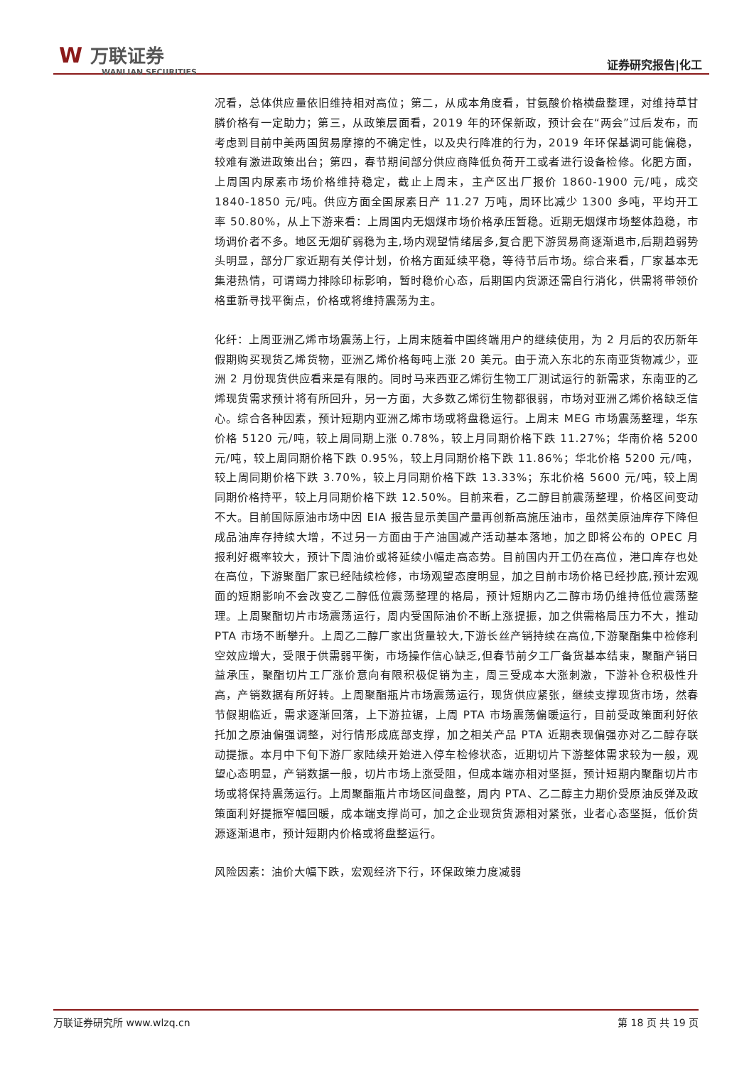W 万联证券
WANLIAN SECURITIES
证券研究报告|化工
况看，总体供应量依旧维持相对高位；第二，从成本角度看，甘氨酸价格横盘整理，对维持草甘膦价格有一定助力；第三，从政策层面看，2019 年的环保新政，预计会在“两会”过后发布，而考虑到目前中美两国贸易摩擦的不确定性，以及央行降准的行为，2019 年环保基调可能偏稳，较难有激进政策出台；第四，春节期间部分供应商降低负荷开工或者进行设备检修。化肥方面，上周国内尿素市场价格维持稳定，截止上周末，主产区出厂报价 1860-1900 元/吨，成交 1840-1850 元/吨。供应方面全国尿素日产 11.27 万吨，周环比减少 1300 多吨，平均开工率 50.80%，从上下游来看：上周国内无烟煤市场价格承压暂稳。近期无烟煤市场整体趋稳，市场调价者不多。地区无烟矿弱稳为主,场内观望情绪居多,复合肥下游贸易商逐渐退市,后期趋弱势头明显，部分厂家近期有关停计划，价格方面延续平稳，等待节后市场。综合来看，厂家基本无集港热情，可谓竭力排除印标影响，暂时稳价心态，后期国内货源还需自行消化，供需将带领价格重新寻找平衡点，价格或将维持震荡为主。
化纤：上周亚洲乙烯市场震荡上行，上周末随着中国终端用户的继续使用，为 2 月后的农历新年假期购买现货乙烯货物，亚洲乙烯价格每吨上涨 20 美元。由于流入东北的东南亚货物减少，亚洲 2 月份现货供应看来是有限的。同时马来西亚乙烯衍生物工厂测试运行的新需求，东南亚的乙烯现货需求预计将有所回升，另一方面，大多数乙烯衍生物都很弱，市场对亚洲乙烯价格缺乏信心。综合各种因素，预计短期内亚洲乙烯市场或将盘稳运行。上周末 MEG 市场震荡整理，华东价格 5120 元/吨，较上周同期上涨 0.78%，较上月同期价格下跌 11.27%；华南价格 5200 元/吨，较上周同期价格下跌 0.95%，较上月同期价格下跌 11.86%；华北价格 5200 元/吨，较上周同期价格下跌 3.70%，较上月同期价格下跌 13.33%；东北价格 5600 元/吨，较上周同期价格持平，较上月同期价格下跌 12.50%。目前来看，乙二醇目前震荡整理，价格区间变动不大。目前国际原油市场中因 EIA 报告显示美国产量再创新高施压油市，虽然美原油库存下降但成品油库存持续大增，不过另一方面由于产油国减产活动基本落地，加之即将公布的 OPEC 月报利好概率较大，预计下周油价或将延续小幅走高态势。目前国内开工仍在高位，港口库存也处在高位，下游聚酯厂家已经陆续检修，市场观望态度明显，加之目前市场价格已经抄底,预计宏观面的短期影响不会改变乙二醇低位震荡整理的格局，预计短期内乙二醇市场仍维持低位震荡整理。上周聚酯切片市场震荡运行，周内受国际油价不断上涨提振，加之供需格局压力不大，推动 PTA 市场不断攀升。上周乙二醇厂家出货量较大,下游长丝产销持续在高位,下游聚酯集中检修利空效应增大，受限于供需弱平衡，市场操作信心缺乏,但春节前夕工厂备货基本结束，聚酯产销日益承压，聚酯切片工厂涨价意向有限积极促销为主，周三受成本大涨刺激，下游补仓积极性升高，产销数据有所好转。上周聚酯瓶片市场震荡运行，现货供应紧张，继续支撑现货市场，然春节假期临近，需求逐渐回落，上下游拉锯，上周 PTA 市场震荡偏暖运行，目前受政策面利好依托加之原油偏强调整，对行情形成底部支撑，加之相关产品 PTA 近期表现偏强亦对乙二醇存联动提振。本月中下旬下游厂家陆续开始进入停车检修状态，近期切片下游整体需求较为一般，观望心态明显，产销数据一般，切片市场上涨受阻，但成本端亦相对坚挺，预计短期内聚酯切片市场或将保持震荡运行。上周聚酯瓶片市场区间盘整，周内 PTA、乙二醇主力期价受原油反弹及政策面利好提振窄幅回暖，成本端支撑尚可，加之企业现货货源相对紧张，业者心态坚挺，低价货源逐渐退市，预计短期内价格或将盘整运行。
风险因素：油价大幅下跌，宏观经济下行，环保政策力度减弱
万联证券研究所 www.wlzq.cn 第 18 页 共 19 页